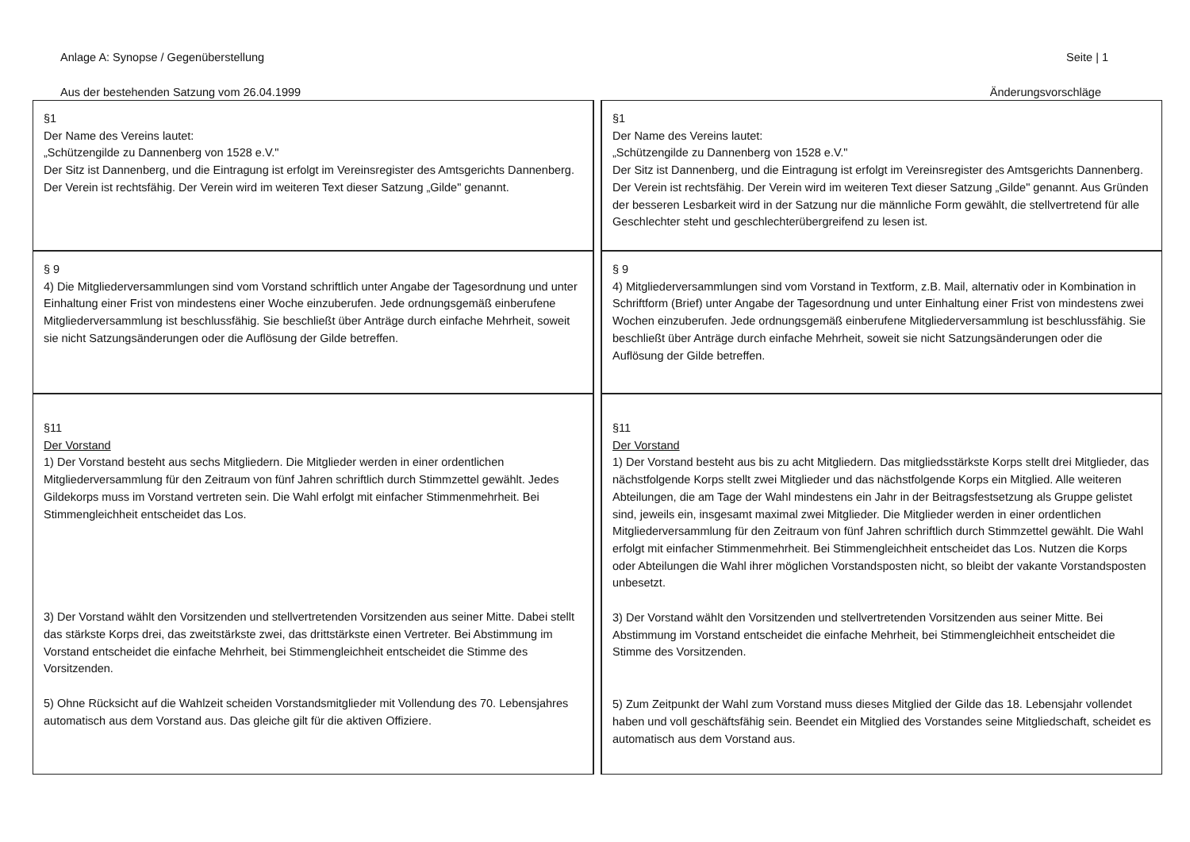Anlage A: Synopse / Gegenüberstellung Seite | 1
Aus der bestehenden Satzung vom 26.04.1999 Änderungsvorschläge
| §1 Der Name des Vereins lautet: „Schützengilde zu Dannenberg von 1528 e.V." Der Sitz ist Dannenberg, und die Eintragung ist erfolgt im Vereinsregister des Amtsgerichts Dannenberg. Der Verein ist rechtsfähig. Der Verein wird im weiteren Text dieser Satzung „Gilde" genannt. | | §1 Der Name des Vereins lautet: „Schützengilde zu Dannenberg von 1528 e.V." Der Sitz ist Dannenberg, und die Eintragung ist erfolgt im Vereinsregister des Amtsgerichts Dannenberg. Der Verein ist rechtsfähig. Der Verein wird im weiteren Text dieser Satzung „Gilde" genannt. Aus Gründen der besseren Lesbarkeit wird in der Satzung nur die männliche Form gewählt, die stellvertretend für alle Geschlechter steht und geschlechterübergreifend zu lesen ist. |
| § 9 4) Die Mitgliederversammlungen sind vom Vorstand schriftlich unter Angabe der Tagesordnung und unter Einhaltung einer Frist von mindestens einer Woche einzuberufen. Jede ordnungsgemäß einberufene Mitgliederversammlung ist beschlussfähig. Sie beschließt über Anträge durch einfache Mehrheit, soweit sie nicht Satzungsänderungen oder die Auflösung der Gilde betreffen. | | § 9 4) Mitgliederversammlungen sind vom Vorstand in Textform, z.B. Mail, alternativ oder in Kombination in Schriftform (Brief) unter Angabe der Tagesordnung und unter Einhaltung einer Frist von mindestens zwei Wochen einzuberufen. Jede ordnungsgemäß einberufene Mitgliederversammlung ist beschlussfähig. Sie beschließt über Anträge durch einfache Mehrheit, soweit sie nicht Satzungsänderungen oder die Auflösung der Gilde betreffen. |
| §11 Der Vorstand 1) Der Vorstand besteht aus sechs Mitgliedern. Die Mitglieder werden in einer ordentlichen Mitgliederversammlung für den Zeitraum von fünf Jahren schriftlich durch Stimmzettel gewählt. Jedes Gildekorps muss im Vorstand vertreten sein. Die Wahl erfolgt mit einfacher Stimmenmehrheit. Bei Stimmengleichheit entscheidet das Los. 3) Der Vorstand wählt den Vorsitzenden und stellvertretenden Vorsitzenden aus seiner Mitte. Dabei stellt das stärkste Korps drei, das zweitstärkste zwei, das drittstärkste einen Vertreter. Bei Abstimmung im Vorstand entscheidet die einfache Mehrheit, bei Stimmengleichheit entscheidet die Stimme des Vorsitzenden. 5) Ohne Rücksicht auf die Wahlzeit scheiden Vorstandsmitglieder mit Vollendung des 70. Lebensjahres automatisch aus dem Vorstand aus. Das gleiche gilt für die aktiven Offiziere. | | §11 Der Vorstand 1) Der Vorstand besteht aus bis zu acht Mitgliedern. Das mitgliedsstärkste Korps stellt drei Mitglieder, das nächstfolgende Korps stellt zwei Mitglieder und das nächstfolgende Korps ein Mitglied. Alle weiteren Abteilungen, die am Tage der Wahl mindestens ein Jahr in der Beitragsfestsetzung als Gruppe gelistet sind, jeweils ein, insgesamt maximal zwei Mitglieder. Die Mitglieder werden in einer ordentlichen Mitgliederversammlung für den Zeitraum von fünf Jahren schriftlich durch Stimmzettel gewählt. Die Wahl erfolgt mit einfacher Stimmenmehrheit. Bei Stimmengleichheit entscheidet das Los. Nutzen die Korps oder Abteilungen die Wahl ihrer möglichen Vorstandsposten nicht, so bleibt der vakante Vorstandsposten unbesetzt. 3) Der Vorstand wählt den Vorsitzenden und stellvertretenden Vorsitzenden aus seiner Mitte. Bei Abstimmung im Vorstand entscheidet die einfache Mehrheit, bei Stimmengleichheit entscheidet die Stimme des Vorsitzenden. 5) Zum Zeitpunkt der Wahl zum Vorstand muss dieses Mitglied der Gilde das 18. Lebensjahr vollendet haben und voll geschäftsfähig sein. Beendet ein Mitglied des Vorstandes seine Mitgliedschaft, scheidet es automatisch aus dem Vorstand aus. |